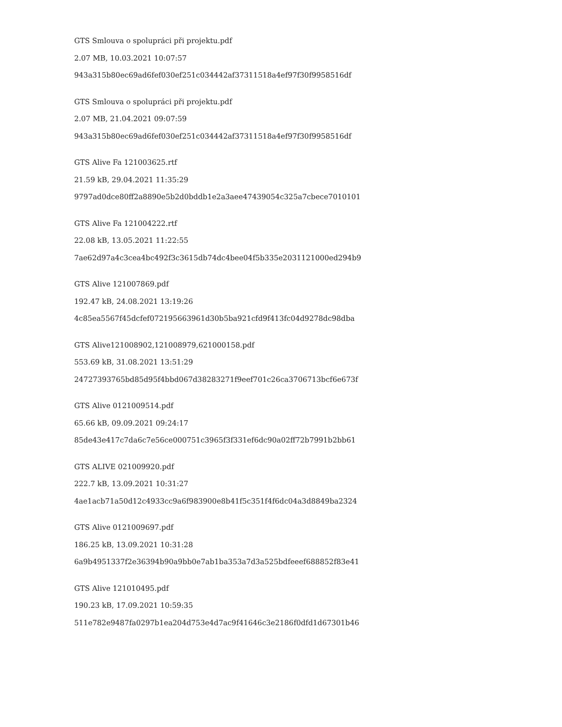GTS Smlouva o spolupráci při projektu.pdf
2.07 MB, 10.03.2021 10:07:57
943a315b80ec69ad6fef030ef251c034442af37311518a4ef97f30f9958516df
GTS Smlouva o spolupráci při projektu.pdf
2.07 MB, 21.04.2021 09:07:59
943a315b80ec69ad6fef030ef251c034442af37311518a4ef97f30f9958516df
GTS Alive Fa 121003625.rtf
21.59 kB, 29.04.2021 11:35:29
9797ad0dce80ff2a8890e5b2d0bddb1e2a3aee47439054c325a7cbece7010101
GTS Alive Fa 121004222.rtf
22.08 kB, 13.05.2021 11:22:55
7ae62d97a4c3cea4bc492f3c3615db74dc4bee04f5b335e2031121000ed294b9
GTS Alive 121007869.pdf
192.47 kB, 24.08.2021 13:19:26
4c85ea5567f45dcfef072195663961d30b5ba921cfd9f413fc04d9278dc98dba
GTS Alive121008902,121008979,621000158.pdf
553.69 kB, 31.08.2021 13:51:29
24727393765bd85d95f4bbd067d38283271f9eef701c26ca3706713bcf6e673f
GTS Alive 0121009514.pdf
65.66 kB, 09.09.2021 09:24:17
85de43e417c7da6c7e56ce000751c3965f3f331ef6dc90a02ff72b7991b2bb61
GTS ALIVE 021009920.pdf
222.7 kB, 13.09.2021 10:31:27
4ae1acb71a50d12c4933cc9a6f983900e8b41f5c351f4f6dc04a3d8849ba2324
GTS Alive 0121009697.pdf
186.25 kB, 13.09.2021 10:31:28
6a9b4951337f2e36394b90a9bb0e7ab1ba353a7d3a525bdfeeef688852f83e41
GTS Alive 121010495.pdf
190.23 kB, 17.09.2021 10:59:35
511e782e9487fa0297b1ea204d753e4d7ac9f41646c3e2186f0dfd1d67301b46